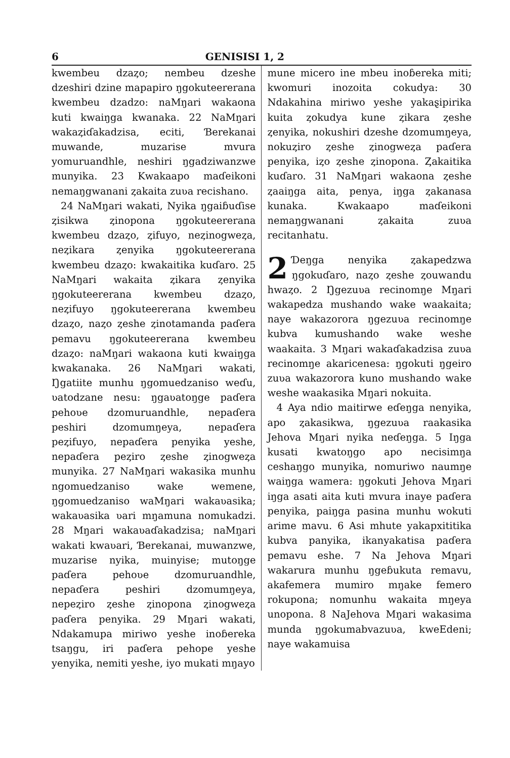6 GENISISI 1, 2
kwembeu dzaȥo; nembeu dzeshe dzeshiri dzine mapapiro ŋgokuteererana kwembeu dzadzo: naMŋari wakaona kuti kwaiŋga kwanaka. 22 NaMŋari wakaȥiɗakadzisa, eciti, Ɓerekanai muwande, muzarise mvura yomuruandhle, neshiri ŋgadziwanzwe munyika. 23 Kwakaapo maɗeikoni nemaŋgwanani ȥakaita zuʋa recishano.
24 NaMŋari wakati, Nyika ŋgaiɓuɗise ȥisikwa ȥinopona ŋgokuteererana kwembeu dzaȥo, ȥifuyo, neȥinogweȥa, neȥikara ȥenyika ŋgokuteererana kwembeu dzaȥo: kwakaitika kuɗaro. 25 NaMŋari wakaita ȥikara ȥenyika ŋgokuteererana kwembeu dzaȥo, neȥifuyo ŋgokuteererana kwembeu dzaȥo, naȥo ȥeshe ȥinotamanda paɗera pemavu ŋgokuteererana kwembeu dzaȥo: naMŋari wakaona kuti kwaiŋga kwakanaka. 26 NaMŋari wakati, Ŋgatiite munhu ŋgomuedzaniso weɗu, ʋatodzane nesu: ŋgaʋatoŋge paɗera pehoʋe dzomuruandhle, nepaɗera peshiri dzomumŋeya, nepaɗera peȥifuyo, nepaɗera penyika yeshe, nepaɗera peȥiro ȥeshe ȥinogweȥa munyika. 27 NaMŋari wakasika munhu ngomuedzaniso wake wemene, ŋgomuedzaniso waMŋari wakaʋasika; wakaʋasika ʋari mŋamuna nomukadzi. 28 Mŋari wakaʋaɗakadzisa; naMŋari wakati kwaʋari, Ɓerekanai, muwanzwe, muzarise nyika, muinyise; mutoŋge paɗera pehoʋe dzomuruandhle, nepaɗera peshiri dzomumŋeya, nepeȥiro ȥeshe ȥinopona ȥinogweȥa paɗera penyika. 29 Mŋari wakati, Ndakamupa miriwo yeshe inoɓereka tsaŋgu, iri paɗera pehope yeshe yenyika, nemiti yeshe, iyo mukati mŋayo
mune micero ine mbeu inoɓereka miti; kwomuri inozoita cokudya: 30 Ndakahina miriwo yeshe yakaȿipirika kuita ȥokudya kune ȥikara ȥeshe ȥenyika, nokushiri dzeshe dzomumŋeya, nokuȥiro ȥeshe ȥinogweȥa paɗera penyika, iȥo ȥeshe ȥinopona. Ȥakaitika kuɗaro. 31 NaMŋari wakaona ȥeshe ȥaaiŋga aita, penya, iŋga ȥakanasa kunaka. Kwakaapo maɗeikoni nemaŋgwanani ȥakaita zuʋa recitanhatu.
2 Ɗeŋga nenyika ȥakapedzwa ŋgokuɗaro, naȥo ȥeshe ȥouwandu hwaȥo. 2 Ŋgezuʋa recinomŋe Mŋari wakapedza mushando wake waakaita; naye wakazorora ŋgezuʋa recinomŋe kubva kumushando wake weshe waakaita. 3 Mŋari wakaɗakadzisa zuʋa recinomŋe akaricenesa: ŋgokuti ŋgeiro zuʋa wakazorora kuno mushando wake weshe waakasika Mŋari nokuita.
4 Aya ndio maitirwe eɗeŋga nenyika, apo ȥakasikwa, ŋgezuʋa raakasika Jehova Mŋari nyika neɗeŋga. 5 Iŋga kusati kwatoŋgo apo necisimŋa ceshaŋgo munyika, nomuriwo naumŋe waiŋga wamera: ŋgokuti Jehova Mŋari iŋga asati aita kuti mvura inaye paɗera penyika, paiŋga pasina munhu wokuti arime mavu. 6 Asi mhute yakapxititika kubva panyika, ikanyakatisa paɗera pemavu eshe. 7 Na Jehova Mŋari wakarura munhu ŋgeɓukuta remavu, akafemera mumiro mŋake femero rokupona; nomunhu wakaita mŋeya unopona. 8 NaJehova Mŋari wakasima munda ŋgokumabvazuʋa, kweEdeni; naye wakamuisa